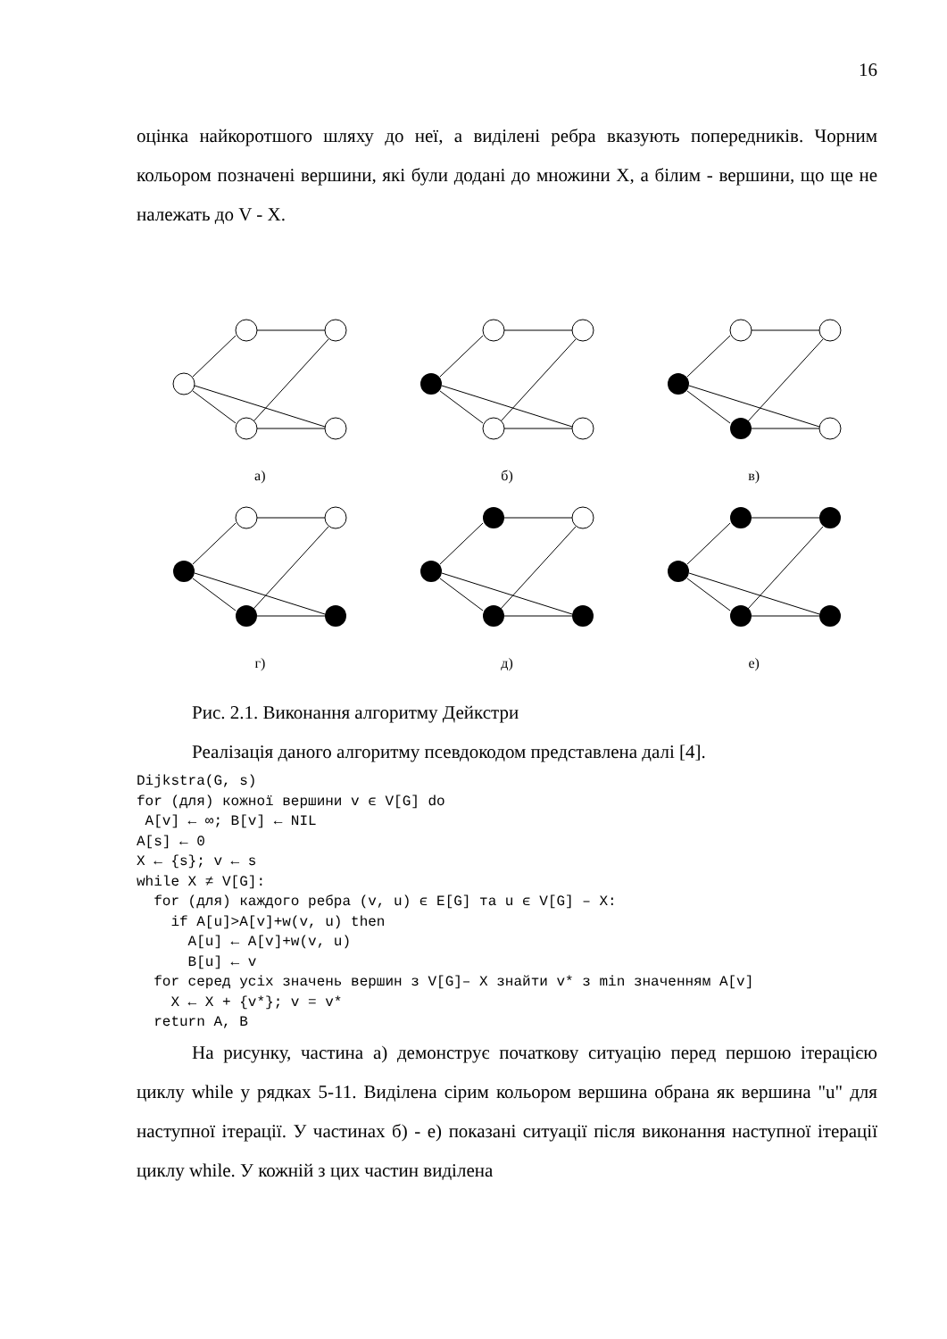16
оцінка найкоротшого шляху до неї, а виділені ребра вказують попередників. Чорним кольором позначені вершини, які були додані до множини X, а білим - вершини, що ще не належать до V - X.
а)
б)
в)
г)
д)
е)
Рис. 2.1. Виконання алгоритму Дейкстри
Реалізація даного алгоритму псевдокодом представлена далі [4].
Dijkstra(G, s)
for (для) кожної вершини v ϵ V[G] do
 A[v] ← ∞; B[v] ← NIL
A[s] ← 0
X ← {s}; v ← s
while X ≠ V[G]:
  for (для) каждого ребра (v, u) ϵ E[G] та u ϵ V[G] – X:
    if A[u]>A[v]+w(v, u) then
      A[u] ← A[v]+w(v, u)
      B[u] ← v
  for серед усіх значень вершин з V[G]– X знайти v* з min значенням A[v]
    X ← X + {v*}; v = v*
  return A, B
На рисунку, частина а) демонструє початкову ситуацію перед першою ітерацією циклу while у рядках 5-11. Виділена сірим кольором вершина обрана як вершина "u" для наступної ітерації. У частинах б) - е) показані ситуації після виконання наступної ітерації циклу while. У кожній з цих частин виділена